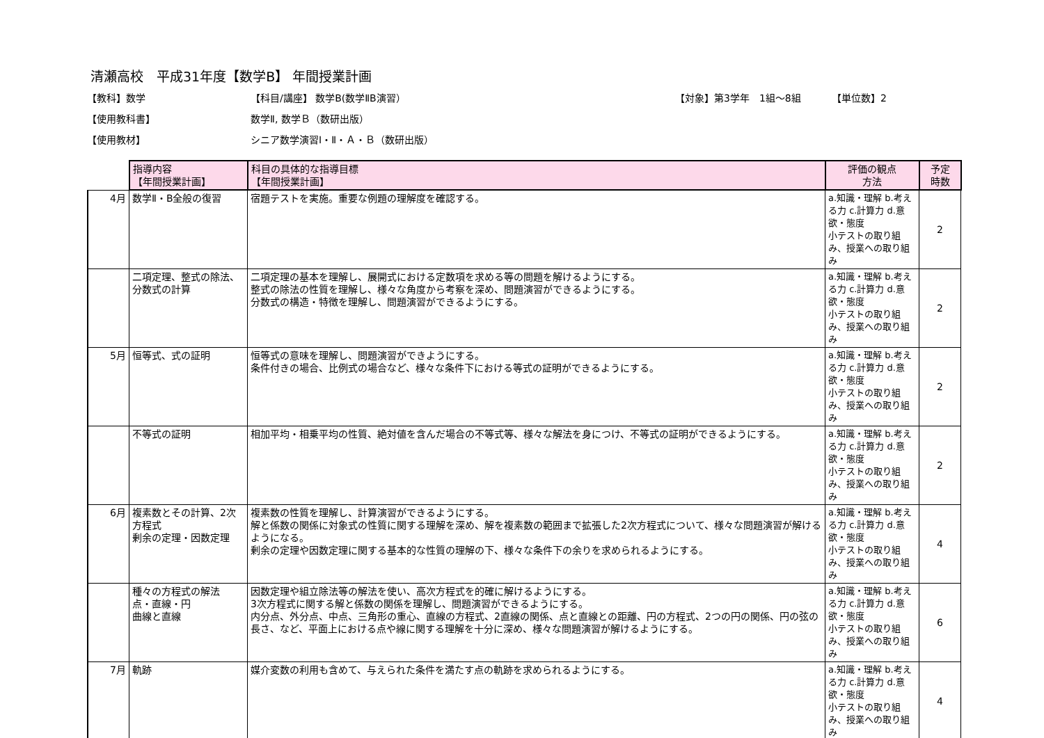清瀬高校　平成31年度【数学B】 年間授業計画
【教科】数学 【科目/講座】 数学B(数学ⅡB演習） 【対象】第3学年　1組～8組 【単位数】2
【使用教科書】 数学Ⅱ, 数学Ｂ（数研出版）
【使用教材】 シニア数学演習Ⅰ・Ⅱ・Ａ・Ｂ（数研出版）
| | 指導内容 【年間授業計画】 | 科目の具体的な指導目標 【年間授業計画】 | 評価の観点 方法 | 予定 時数 |
| 4月 | 数学Ⅱ・B全般の復習 | 宿題テストを実施。重要な例題の理解度を確認する。 | a.知識・理解 b.考える力 c.計算力 d.意欲・態度 小テストの取り組み、授業への取り組み | 2 |
| | 二項定理、整式の除法、分数式の計算 | 二項定理の基本を理解し、展開式における定数項を求める等の問題を解けるようにする。 整式の除法の性質を理解し、様々な角度から考察を深め、問題演習ができるようにする。 分数式の構造・特徴を理解し、問題演習ができるようにする。 | a.知識・理解 b.考える力 c.計算力 d.意欲・態度 小テストの取り組み、授業への取り組み | 2 |
| 5月 | 恒等式、式の証明 | 恒等式の意味を理解し、問題演習ができようにする。 条件付きの場合、比例式の場合など、様々な条件下における等式の証明ができるようにする。 | a.知識・理解 b.考える力 c.計算力 d.意欲・態度 小テストの取り組み、授業への取り組み | 2 |
| | 不等式の証明 | 相加平均・相乗平均の性質、絶対値を含んだ場合の不等式等、様々な解法を身につけ、不等式の証明ができるようにする。 | a.知識・理解 b.考える力 c.計算力 d.意欲・態度 小テストの取り組み、授業への取り組み | 2 |
| 6月 | 複素数とその計算、2次方程式 剰余の定理・因数定理 | 複素数の性質を理解し、計算演習ができるようにする。 解と係数の関係に対象式の性質に関する理解を深め、解を複素数の範囲まで拡張した2次方程式について、様々な問題演習が解けるようになる。 剰余の定理や因数定理に関する基本的な性質の理解の下、様々な条件下の余りを求められるようにする。 | a.知識・理解 b.考える力 c.計算力 d.意欲・態度 小テストの取り組み、授業への取り組み | 4 |
| | 種々の方程式の解法 点・直線・円 曲線と直線 | 因数定理や組立除法等の解法を使い、高次方程式を的確に解けるようにする。 3次方程式に関する解と係数の関係を理解し、問題演習ができるようにする。 内分点、外分点、中点、三角形の重心、直線の方程式、2直線の関係、点と直線との距離、円の方程式、2つの円の関係、円の弦の長さ、など、平面上における点や線に関する理解を十分に深め、様々な問題演習が解けるようにする。 | a.知識・理解 b.考える力 c.計算力 d.意欲・態度 小テストの取り組み、授業への取り組み | 6 |
| 7月 | 軌跡 | 媒介変数の利用も含めて、与えられた条件を満たす点の軌跡を求められるようにする。 | a.知識・理解 b.考える力 c.計算力 d.意欲・態度 小テストの取り組み、授業への取り組み | 4 |